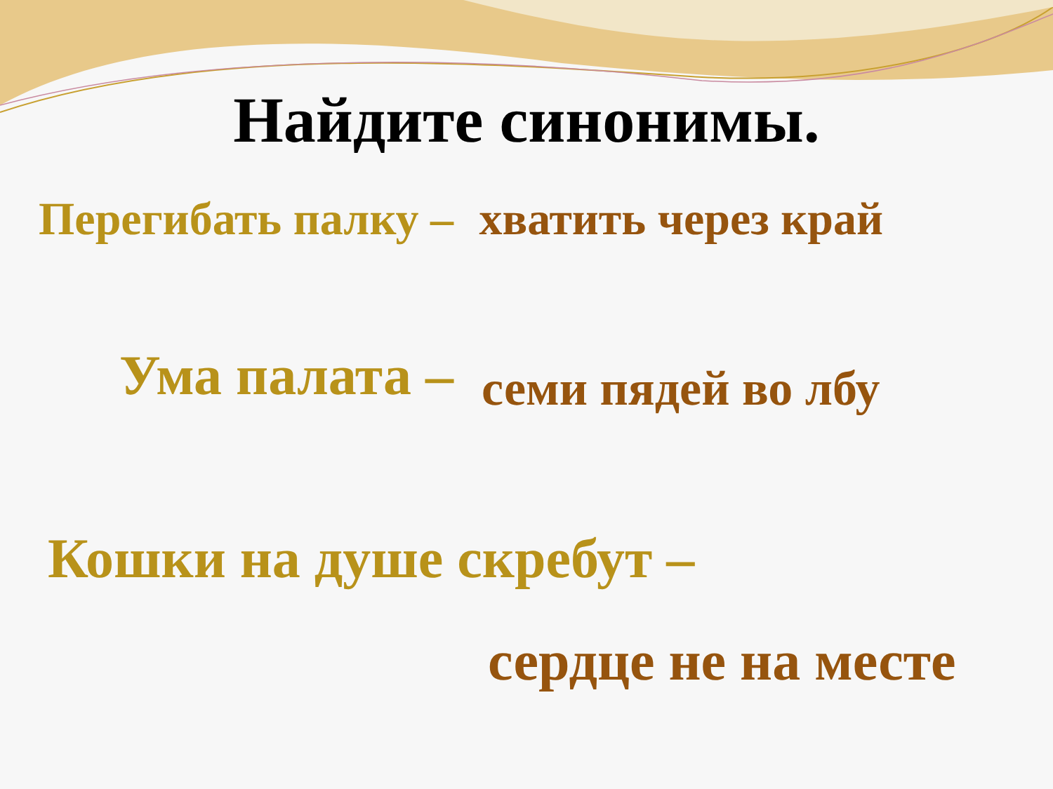Найдите синонимы.
Перегибать палку – хватить через край
Ума палата – семи пядей во лбу
Кошки на душе скребут –
сердце не на месте